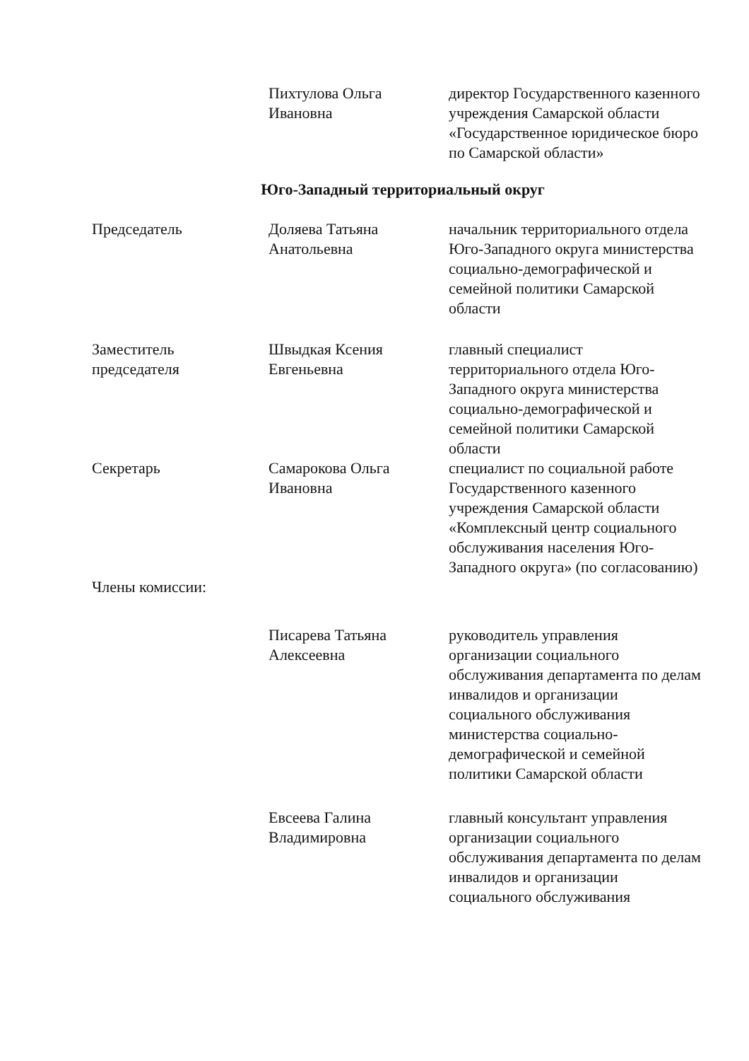Пихтулова Ольга
Ивановна
директор Государственного казенного учреждения Самарской области «Государственное юридическое бюро по Самарской области»
Юго-Западный территориальный округ
Председатель Доляева Татьяна
Анатольевна
начальник территориального отдела Юго-Западного округа министерства социально-демографической и семейной политики Самарской области
Заместитель
председателя
Швыдкая Ксения
Евгеньевна
главный специалист территориального отдела Юго-Западного округа министерства социально-демографической и семейной политики Самарской области
Секретарь Самарокова Ольга
Ивановна
специалист по социальной работе Государственного казенного учреждения Самарской области «Комплексный центр социального обслуживания населения Юго-Западного округа» (по согласованию)
Члены комиссии:
Писарева Татьяна
Алексеевна
руководитель управления организации социального обслуживания департамента по делам инвалидов и организации социального обслуживания министерства социально-демографической и семейной политики Самарской области
Евсеева Галина
Владимировна
главный консультант управления организации социального обслуживания департамента по делам инвалидов и организации социального обслуживания